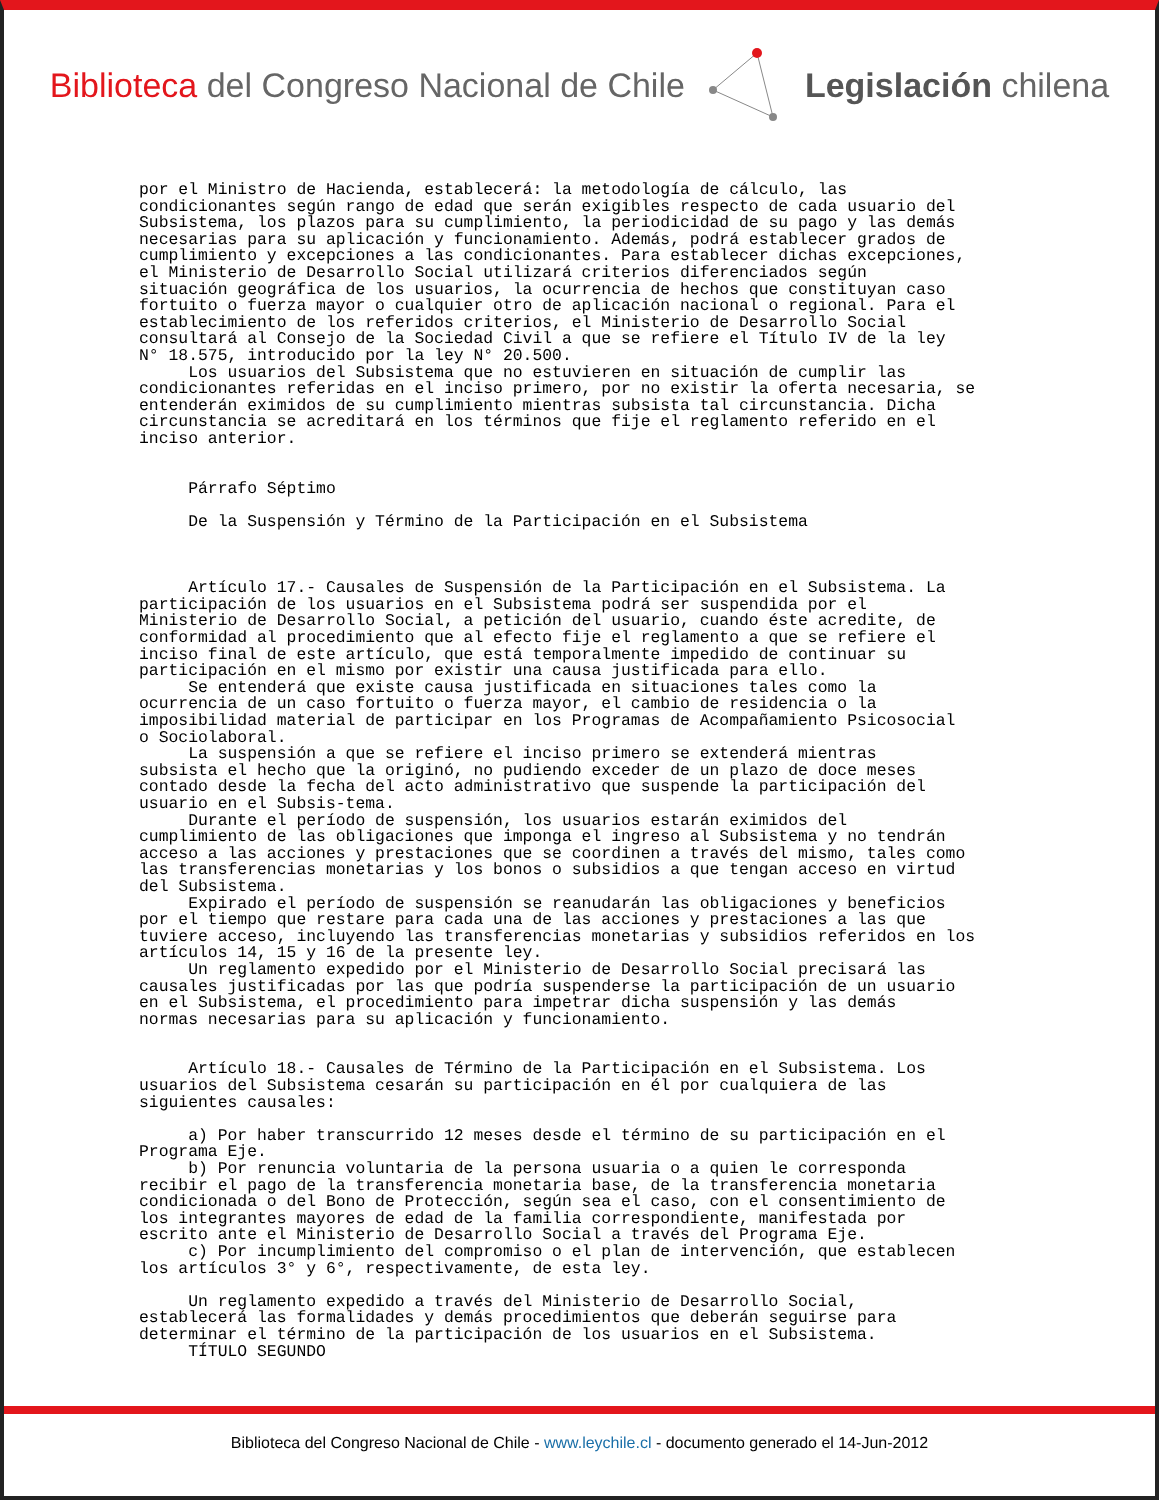Biblioteca del Congreso Nacional de Chile
Legislación chilena
por el Ministro de Hacienda, establecerá: la metodología de cálculo, las
condicionantes según rango de edad que serán exigibles respecto de cada usuario del
Subsistema, los plazos para su cumplimiento, la periodicidad de su pago y las demás
necesarias para su aplicación y funcionamiento. Además, podrá establecer grados de
cumplimiento y excepciones a las condicionantes. Para establecer dichas excepciones,
el Ministerio de Desarrollo Social utilizará criterios diferenciados según
situación geográfica de los usuarios, la ocurrencia de hechos que constituyan caso
fortuito o fuerza mayor o cualquier otro de aplicación nacional o regional. Para el
establecimiento de los referidos criterios, el Ministerio de Desarrollo Social
consultará al Consejo de la Sociedad Civil a que se refiere el Título IV de la ley
N° 18.575, introducido por la ley N° 20.500.
     Los usuarios del Subsistema que no estuvieren en situación de cumplir las
condicionantes referidas en el inciso primero, por no existir la oferta necesaria, se
entenderán eximidos de su cumplimiento mientras subsista tal circunstancia. Dicha
circunstancia se acreditará en los términos que fije el reglamento referido en el
inciso anterior.


     Párrafo Séptimo

     De la Suspensión y Término de la Participación en el Subsistema



     Artículo 17.- Causales de Suspensión de la Participación en el Subsistema. La
participación de los usuarios en el Subsistema podrá ser suspendida por el
Ministerio de Desarrollo Social, a petición del usuario, cuando éste acredite, de
conformidad al procedimiento que al efecto fije el reglamento a que se refiere el
inciso final de este artículo, que está temporalmente impedido de continuar su
participación en el mismo por existir una causa justificada para ello.
     Se entenderá que existe causa justificada en situaciones tales como la
ocurrencia de un caso fortuito o fuerza mayor, el cambio de residencia o la
imposibilidad material de participar en los Programas de Acompañamiento Psicosocial
o Sociolaboral.
     La suspensión a que se refiere el inciso primero se extenderá mientras
subsista el hecho que la originó, no pudiendo exceder de un plazo de doce meses
contado desde la fecha del acto administrativo que suspende la participación del
usuario en el Subsis-tema.
     Durante el período de suspensión, los usuarios estarán eximidos del
cumplimiento de las obligaciones que imponga el ingreso al Subsistema y no tendrán
acceso a las acciones y prestaciones que se coordinen a través del mismo, tales como
las transferencias monetarias y los bonos o subsidios a que tengan acceso en virtud
del Subsistema.
     Expirado el período de suspensión se reanudarán las obligaciones y beneficios
por el tiempo que restare para cada una de las acciones y prestaciones a las que
tuviere acceso, incluyendo las transferencias monetarias y subsidios referidos en los
artículos 14, 15 y 16 de la presente ley.
     Un reglamento expedido por el Ministerio de Desarrollo Social precisará las
causales justificadas por las que podría suspenderse la participación de un usuario
en el Subsistema, el procedimiento para impetrar dicha suspensión y las demás
normas necesarias para su aplicación y funcionamiento.


     Artículo 18.- Causales de Término de la Participación en el Subsistema. Los
usuarios del Subsistema cesarán su participación en él por cualquiera de las
siguientes causales:

     a) Por haber transcurrido 12 meses desde el término de su participación en el
Programa Eje.
     b) Por renuncia voluntaria de la persona usuaria o a quien le corresponda
recibir el pago de la transferencia monetaria base, de la transferencia monetaria
condicionada o del Bono de Protección, según sea el caso, con el consentimiento de
los integrantes mayores de edad de la familia correspondiente, manifestada por
escrito ante el Ministerio de Desarrollo Social a través del Programa Eje.
     c) Por incumplimiento del compromiso o el plan de intervención, que establecen
los artículos 3° y 6°, respectivamente, de esta ley.

     Un reglamento expedido a través del Ministerio de Desarrollo Social,
establecerá las formalidades y demás procedimientos que deberán seguirse para
determinar el término de la participación de los usuarios en el Subsistema.
     TÍTULO SEGUNDO
Biblioteca del Congreso Nacional de Chile - www.leychile.cl - documento generado el 14-Jun-2012